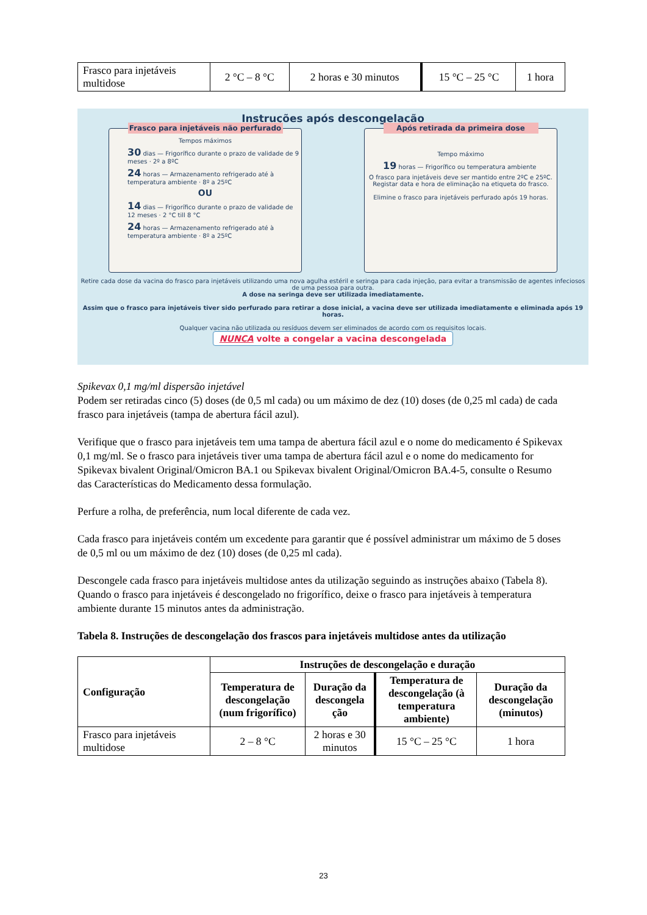| Frasco para injetáveis multidose | 2 °C – 8 °C | 2 horas e 30 minutos | 15 °C – 25 °C | 1 hora |
Instruções após descongelação
Frasco para injetáveis não perfurado
Tempos máximos
30 dias — Frigorífico durante o prazo de validade de 9 meses · 2º a 8ºC
24 horas — Armazenamento refrigerado até à temperatura ambiente · 8º a 25ºC
OU
14 dias — Frigorífico durante o prazo de validade de 12 meses · 2 °C till 8 °C
24 horas — Armazenamento refrigerado até à temperatura ambiente · 8º a 25ºC
Após retirada da primeira dose
Tempo máximo
19 horas — Frigorífico ou temperatura ambiente
O frasco para injetáveis deve ser mantido entre 2ºC e 25ºC.
Registar data e hora de eliminação na etiqueta do frasco.
Elimine o frasco para injetáveis perfurado após 19 horas.
Retire cada dose da vacina do frasco para injetáveis utilizando uma nova agulha estéril e seringa para cada injeção, para evitar a transmissão de agentes infeciosos de uma pessoa para outra.
A dose na seringa deve ser utilizada imediatamente.
Assim que o frasco para injetáveis tiver sido perfurado para retirar a dose inicial, a vacina deve ser utilizada imediatamente e eliminada após 19 horas.
Qualquer vacina não utilizada ou resíduos devem ser eliminados de acordo com os requisitos locais.
NUNCA volte a congelar a vacina descongelada
Spikevax 0,1 mg/ml dispersão injetável
Podem ser retiradas cinco (5) doses (de 0,5 ml cada) ou um máximo de dez (10) doses (de 0,25 ml cada) de cada frasco para injetáveis (tampa de abertura fácil azul).
Verifique que o frasco para injetáveis tem uma tampa de abertura fácil azul e o nome do medicamento é Spikevax 0,1 mg/ml. Se o frasco para injetáveis tiver uma tampa de abertura fácil azul e o nome do medicamento for Spikevax bivalent Original/Omicron BA.1 ou Spikevax bivalent Original/Omicron BA.4-5, consulte o Resumo das Características do Medicamento dessa formulação.
Perfure a rolha, de preferência, num local diferente de cada vez.
Cada frasco para injetáveis contém um excedente para garantir que é possível administrar um máximo de 5 doses de 0,5 ml ou um máximo de dez (10) doses (de 0,25 ml cada).
Descongele cada frasco para injetáveis multidose antes da utilização seguindo as instruções abaixo (Tabela 8). Quando o frasco para injetáveis é descongelado no frigorífico, deixe o frasco para injetáveis à temperatura ambiente durante 15 minutos antes da administração.
Tabela 8. Instruções de descongelação dos frascos para injetáveis multidose antes da utilização
| Configuração | Instruções de descongelação e duração | | | |
| --- | --- | --- | --- | --- |
| | Temperatura de descongelação (num frigorífico) | Duração da descongela ção | Temperatura de descongelação (à temperatura ambiente) | Duração da descongelação (minutos) |
| Frasco para injetáveis multidose | 2 – 8 °C | 2 horas e 30 minutos | 15 °C – 25 °C | 1 hora |
23